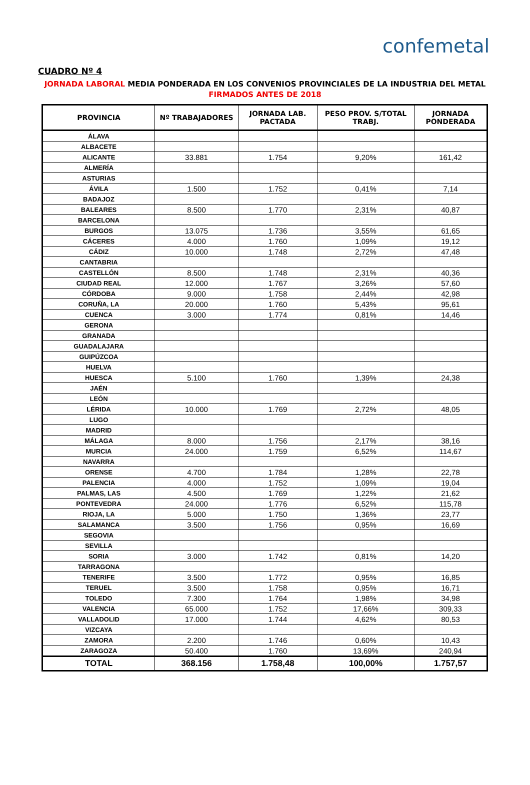confemetal
CUADRO Nº 4
JORNADA LABORAL MEDIA PONDERADA EN LOS CONVENIOS PROVINCIALES DE LA INDUSTRIA DEL METAL
FIRMADOS ANTES DE 2018
| PROVINCIA | Nº TRABAJADORES | JORNADA LAB. PACTADA | PESO PROV. S/TOTAL TRABJ. | JORNADA PONDERADA |
| --- | --- | --- | --- | --- |
| ÁLAVA | | | | |
| ALBACETE | | | | |
| ALICANTE | 33.881 | 1.754 | 9,20% | 161,42 |
| ALMERÍA | | | | |
| ASTURIAS | | | | |
| ÁVILA | 1.500 | 1.752 | 0,41% | 7,14 |
| BADAJOZ | | | | |
| BALEARES | 8.500 | 1.770 | 2,31% | 40,87 |
| BARCELONA | | | | |
| BURGOS | 13.075 | 1.736 | 3,55% | 61,65 |
| CÁCERES | 4.000 | 1.760 | 1,09% | 19,12 |
| CÁDIZ | 10.000 | 1.748 | 2,72% | 47,48 |
| CANTABRIA | | | | |
| CASTELLÓN | 8.500 | 1.748 | 2,31% | 40,36 |
| CIUDAD REAL | 12.000 | 1.767 | 3,26% | 57,60 |
| CÓRDOBA | 9.000 | 1.758 | 2,44% | 42,98 |
| CORUÑA, LA | 20.000 | 1.760 | 5,43% | 95,61 |
| CUENCA | 3.000 | 1.774 | 0,81% | 14,46 |
| GERONA | | | | |
| GRANADA | | | | |
| GUADALAJARA | | | | |
| GUIPÚZCOA | | | | |
| HUELVA | | | | |
| HUESCA | 5.100 | 1.760 | 1,39% | 24,38 |
| JAÉN | | | | |
| LEÓN | | | | |
| LÉRIDA | 10.000 | 1.769 | 2,72% | 48,05 |
| LUGO | | | | |
| MADRID | | | | |
| MÁLAGA | 8.000 | 1.756 | 2,17% | 38,16 |
| MURCIA | 24.000 | 1.759 | 6,52% | 114,67 |
| NAVARRA | | | | |
| ORENSE | 4.700 | 1.784 | 1,28% | 22,78 |
| PALENCIA | 4.000 | 1.752 | 1,09% | 19,04 |
| PALMAS, LAS | 4.500 | 1.769 | 1,22% | 21,62 |
| PONTEVEDRA | 24.000 | 1.776 | 6,52% | 115,78 |
| RIOJA, LA | 5.000 | 1.750 | 1,36% | 23,77 |
| SALAMANCA | 3.500 | 1.756 | 0,95% | 16,69 |
| SEGOVIA | | | | |
| SEVILLA | | | | |
| SORIA | 3.000 | 1.742 | 0,81% | 14,20 |
| TARRAGONA | | | | |
| TENERIFE | 3.500 | 1.772 | 0,95% | 16,85 |
| TERUEL | 3.500 | 1.758 | 0,95% | 16,71 |
| TOLEDO | 7.300 | 1.764 | 1,98% | 34,98 |
| VALENCIA | 65.000 | 1.752 | 17,66% | 309,33 |
| VALLADOLID | 17.000 | 1.744 | 4,62% | 80,53 |
| VIZCAYA | | | | |
| ZAMORA | 2.200 | 1.746 | 0,60% | 10,43 |
| ZARAGOZA | 50.400 | 1.760 | 13,69% | 240,94 |
| TOTAL | 368.156 | 1.758,48 | 100,00% | 1.757,57 |